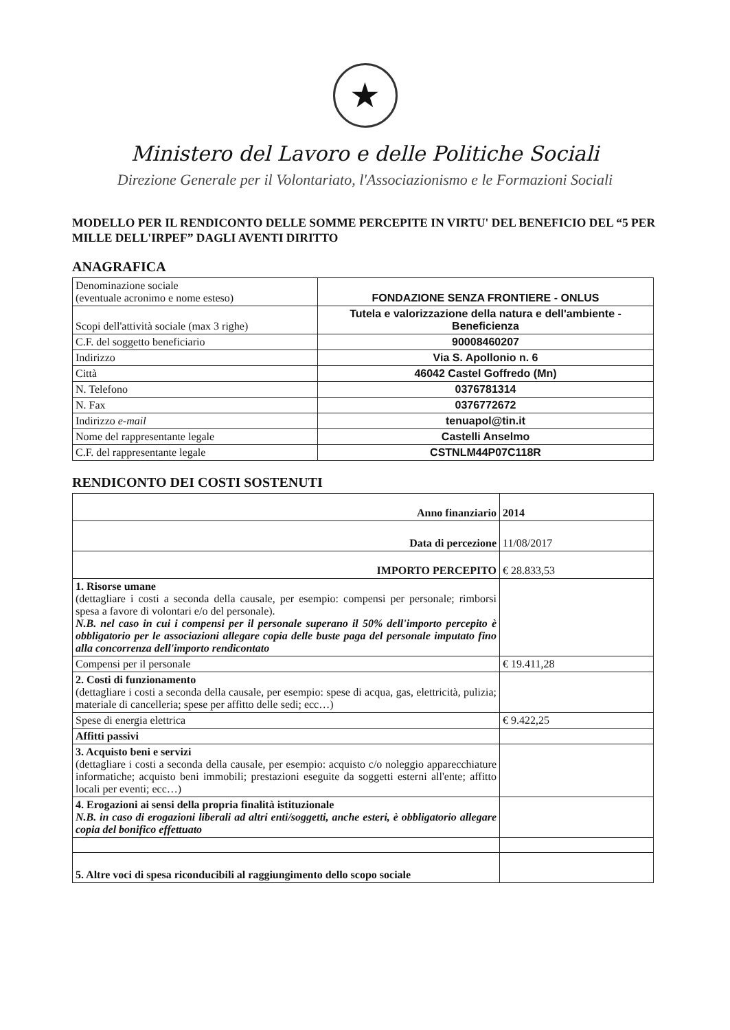★
Ministero del Lavoro e delle Politiche Sociali
Direzione Generale per il Volontariato, l'Associazionismo e le Formazioni Sociali
MODELLO PER IL RENDICONTO DELLE SOMME PERCEPITE IN VIRTU' DEL BENEFICIO DEL “5 PER MILLE DELL'IRPEF” DAGLI AVENTI DIRITTO
ANAGRAFICA
| Denominazione sociale (eventuale acronimo e nome esteso) | FONDAZIONE SENZA FRONTIERE - ONLUS |
| Scopi dell'attività sociale (max 3 righe) | Tutela e valorizzazione della natura e dell'ambiente - Beneficienza |
| C.F. del soggetto beneficiario | 90008460207 |
| Indirizzo | Via S. Apollonio n. 6 |
| Città | 46042 Castel Goffredo (Mn) |
| N. Telefono | 0376781314 |
| N. Fax | 0376772672 |
| Indirizzo e-mail | tenuapol@tin.it |
| Nome del rappresentante legale | Castelli Anselmo |
| C.F. del rappresentante legale | CSTNLM44P07C118R |
RENDICONTO DEI COSTI SOSTENUTI
| Anno finanziario | 2014 |
| Data di percezione | 11/08/2017 |
| IMPORTO PERCEPITO | € 28.833,53 |
| 1. Risorse umane (dettagliare i costi a seconda della causale, per esempio: compensi per personale; rimborsi spesa a favore di volontari e/o del personale). N.B. nel caso in cui i compensi per il personale superano il 50% dell'importo percepito è obbligatorio per le associazioni allegare copia delle buste paga del personale imputato fino alla concorrenza dell'importo rendicontato | |
| Compensi per il personale | € 19.411,28 |
| 2. Costi di funzionamento (dettagliare i costi a seconda della causale, per esempio: spese di acqua, gas, elettricità, pulizia; materiale di cancelleria; spese per affitto delle sedi; ecc…) | |
| Spese di energia elettrica | € 9.422,25 |
| Affitti passivi | |
| 3. Acquisto beni e servizi (dettagliare i costi a seconda della causale, per esempio: acquisto c/o noleggio apparecchiature informatiche; acquisto beni immobili; prestazioni eseguite da soggetti esterni all'ente; affitto locali per eventi; ecc…) | |
| 4. Erogazioni ai sensi della propria finalità istituzionale N.B. in caso di erogazioni liberali ad altri enti/soggetti, anche esteri, è obbligatorio allegare copia del bonifico effettuato | |
| 5. Altre voci di spesa riconducibili al raggiungimento dello scopo sociale | |